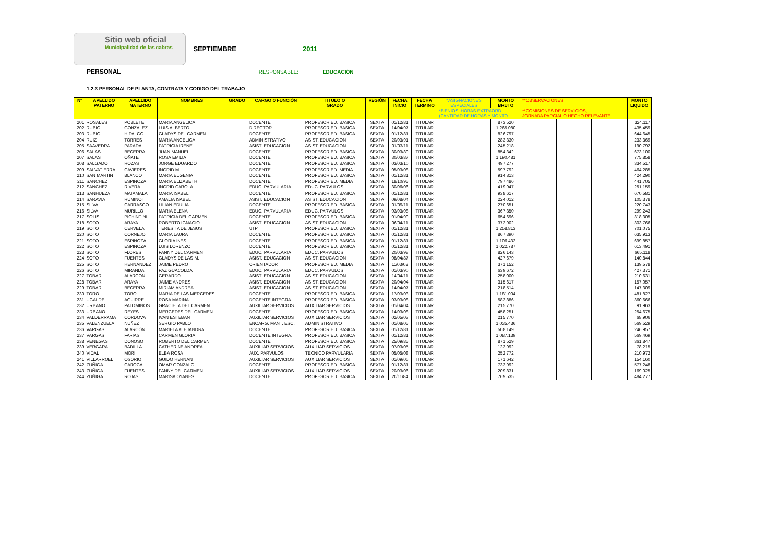Sitio web oficial Municipalidad de las cabras
SEPTIEMBRE 2011
PERSONAL RESPONSABLE: EDUCACIÓN
1.2.3 PERSONAL DE PLANTA, CONTRATA Y CODIGO DEL TRABAJO
| Nº | APELLIDO PATERNO | APELLIDO MATERNO | NOMBRES | GRADO | CARGO O FUNCIÓN | TITULO O GRADO | REGIÓN | FECHA INICIO | FECHA TERMINO | *ASIGNACIONES ESPECIALES | MONTO BRUTO | **OBSERVACIONES | | | MONTO LIQUIDO |
| --- | --- | --- | --- | --- | --- | --- | --- | --- | --- | --- | --- | --- | --- | --- | --- |
| | | | | | | | | | | *BIENIOS, HORAS EXTRAORD (CANTIDAD DE HORAS Y MONTO | | **COMISIONES DE SERVICIOS, JORNADA PARCIAL O HECHO RELEVANTE | | | |
| 201 | ROSALES | POBLETE | MARIA ANGELICA | | DOCENTE | PROFESOR ED. BASICA | SEXTA | 01/12/81 | TITULAR | | 873.520 | | | | 324.117 |
| 202 | RUBIO | GONZALEZ | LUIS ALBERTO | | DIRECTOR | PROFESOR ED. BASICA | SEXTA | 14/04/97 | TITULAR | | 1.265.080 | | | | 435.459 |
| 203 | RUBIO | HIDALGO | GLADYS DEL CARMEN | | DOCENTE | PROFESOR ED. BASICA | SEXTA | 01/12/81 | TITULAR | | 826.797 | | | | 644.645 |
| 204 | RUIZ | TORRES | MARIA ANGELICA | | ADMINISTRATIVO | ASIST. EDUCACION | SEXTA | 20/03/91 | TITULAR | | 283.330 | | | | 233.369 |
| 205 | SAAVEDRA | PARADA | PATRICIA IRENE | | ASIST. EDUCACION | ASIST. EDUCACION | SEXTA | 01/03/11 | TITULAR | | 245.218 | | | | 190.792 |
| 206 | SALAS | BECERRA | JUAN MANUEL | | DOCENTE | PROFESOR ED. BASICA | SEXTA | 30/03/89 | TITULAR | | 854.342 | | | | 673.100 |
| 207 | SALAS | OÑATE | ROSA EMILIA | | DOCENTE | PROFESOR ED. BASICA | SEXTA | 30/03/87 | TITULAR | | 1.190.481 | | | | 775.858 |
| 208 | SALGADO | ROZAS | JORGE EDUARDO | | DOCENTE | PROFESOR ED. BASICA | SEXTA | 03/03/10 | TITULAR | | 497.277 | | | | 334.517 |
| 209 | SALVATIERRA | CAVIERES | INGRID M. | | DOCENTE | PROFESOR ED. MEDIA | SEXTA | 05/03/08 | TITULAR | | 597.792 | | | | 464.285 |
| 210 | SAN MARTIN | BLANCO | MARIA EUGENIA | | DOCENTE | PROFESOR ED. BASICA | SEXTA | 01/12/81 | TITULAR | | 914.813 | | | | 424.290 |
| 211 | SANCHEZ | ESPINOZA | MARIA ELIZABETH | | DOCENTE | PROFESOR ED. MEDIA | SEXTA | 18/10/95 | TITULAR | | 797.486 | | | | 441.705 |
| 212 | SANCHEZ | RIVERA | INGRID CAROLA | | EDUC. PARVULARIA | EDUC. PARVULOS | SEXTA | 30/06/06 | TITULAR | | 419.947 | | | | 251.159 |
| 213 | SANHUEZA | MATAMALA | MARIA ISABEL | | DOCENTE | PROFESOR ED. BASICA | SEXTA | 01/12/81 | TITULAR | | 938.617 | | | | 670.581 |
| 214 | SARAVIA | RUMINOT | AMALIA ISABEL | | ASIST. EDUCACION | ASIST. EDUCACION | SEXTA | 09/08/04 | TITULAR | | 224.012 | | | | 105.378 |
| 215 | SILVA | CARRASCO | LILIAN EDULIA | | DOCENTE | PROFESOR ED. BASICA | SEXTA | 01/09/11 | TITULAR | | 270.651 | | | | 220.743 |
| 216 | SILVA | MURILLO | MARIA ELENA | | EDUC. PARVULARIA | EDUC. PARVULOS | SEXTA | 03/03/08 | TITULAR | | 367.350 | | | | 299.243 |
| 217 | SOLIS | PICHINTINI | PATRICIA DEL CARMEN | | DOCENTE | PROFESOR ED. BASICA | SEXTA | 01/04/99 | TITULAR | | 654.696 | | | | 318.305 |
| 218 | SOTO | ARAYA | ROBERTO IGNACIO | | ASIST. EDUCACION | ASIST. EDUCACION | SEXTA | 06/04/11 | TITULAR | | 372.902 | | | | 303.766 |
| 219 | SOTO | CERVELA | TERESITA DE JESUS | | UTP | PROFESOR ED. BASICA | SEXTA | 01/12/81 | TITULAR | | 1.258.813 | | | | 701.075 |
| 220 | SOTO | CORNEJO | MARIA LAURA | | DOCENTE | PROFESOR ED. BASICA | SEXTA | 01/12/81 | TITULAR | | 867.390 | | | | 635.913 |
| 221 | SOTO | ESPINOZA | GLORIA INES | | DOCENTE | PROFESOR ED. BASICA | SEXTA | 01/12/81 | TITULAR | | 1.106.432 | | | | 699.857 |
| 222 | SOTO | ESPINOZA | LUIS LORENZO | | DOCENTE | PROFESOR ED. BASICA | SEXTA | 01/12/81 | TITULAR | | 1.022.787 | | | | 613.491 |
| 223 | SOTO | FLORES | FANNY DEL CARMEN | | EDUC. PARVULARIA | EDUC. PARVULOS | SEXTA | 20/03/98 | TITULAR | | 826.143 | | | | 665.118 |
| 224 | SOTO | FUENTES | GLADYS DE LAS M. | | ASIST. EDUCACION | ASIST. EDUCACION | SEXTA | 08/04/87 | TITULAR | | 427.679 | | | | 140.844 |
| 225 | SOTO | HERNANDEZ | JAIME PEDRO | | ORIENTADOR | PROFESOR ED. MEDIA | SEXTA | 11/03/02 | TITULAR | | 371.152 | | | | 139.578 |
| 226 | SOTO | MIRANDA | PAZ GUACOLDA | | EDUC. PARVULARIA | EDUC. PARVULOS | SEXTA | 01/03/90 | TITULAR | | 639.672 | | | | 427.371 |
| 227 | TOBAR | ALARCON | GERARDO | | ASIST. EDUCACION | ASIST. EDUCACION | SEXTA | 14/04/11 | TITULAR | | 258.000 | | | | 210.631 |
| 228 | TOBAR | ARAYA | JAIME ANDRES | | ASIST. EDUCACION | ASIST. EDUCACION | SEXTA | 20/04/04 | TITULAR | | 315.617 | | | | 157.057 |
| 229 | TOBAR | BECERRA | MIRIAM ANDREA | | ASIST. EDUCACION | ASIST. EDUCACION | SEXTA | 14/04/07 | TITULAR | | 218.514 | | | | 147.309 |
| 230 | TORO | TORO | MARIA DE LAS MERCEDES | | DOCENTE | PROFESOR ED. BASICA | SEXTA | 17/03/03 | TITULAR | | 1.181.004 | | | | 481.827 |
| 231 | UGALDE | AGUIRRE | ROSA MARINA | | DOCENTE INTEGRA. | PROFESOR ED. BASICA | SEXTA | 03/03/08 | TITULAR | | 583.886 | | | | 360.666 |
| 232 | URBANO | PALOMINOS | GRACIELA DEL CARMEN | | AUXILIAR SERVICIOS | AUXILIAR SERVICIOS | SEXTA | 01/04/04 | TITULAR | | 215.770 | | | | 91.963 |
| 233 | URBANO | REYES | MERCEDES DEL CARMEN | | DOCENTE | PROFESOR ED. BASICA | SEXTA | 14/03/08 | TITULAR | | 458.251 | | | | 254.675 |
| 234 | VALDERRAMA | CORDOVA | IVAN ESTEBAN | | AUXILIAR SERVICIOS | AUXILIAR SERVICIOS | SEXTA | 02/05/03 | TITULAR | | 215.770 | | | | 68.906 |
| 235 | VALENZUELA | NUÑEZ | SERGIO PABLO | | ENCARG. MANT. ESC. | ADMINISTRATIVO | SEXTA | 01/08/05 | TITULAR | | 1.035.436 | | | | 569.529 |
| 236 | VARGAS | ALARCÓN | MARIELA ALEJANDRA | | DOCENTE | PROFESOR ED. BASICA | SEXTA | 01/12/81 | TITULAR | | 508.149 | | | | 246.957 |
| 237 | VARGAS | FARIAS | CARMEN GLORIA | | DOCENTE INTEGRA. | PROFESOR ED. BASICA | SEXTA | 01/12/81 | TITULAR | | 1.087.139 | | | | 569.469 |
| 238 | VENEGAS | DONOSO | ROBERTO DEL CARMEN | | DOCENTE | PROFESOR ED. BASICA | SEXTA | 25/09/85 | TITULAR | | 871.529 | | | | 361.847 |
| 239 | VERGARA | BADILLA | CATHERINE ANDREA | | AUXILIAR SERVICIOS | AUXILIAR SERVICIOS | SEXTA | 07/03/05 | TITULAR | | 123.992 | | | | 78.215 |
| 240 | VIDAL | MORI | ELBA ROSA | | AUX. PARVULOS | TECNICO PARVULARIA | SEXTA | 05/05/08 | TITULAR | | 252.772 | | | | 210.972 |
| 241 | VILLARROEL | OSORIO | GUIDO HERNAN | | AUXILIAR SERVICIOS | AUXILIAR SERVICIOS | SEXTA | 01/09/06 | TITULAR | | 171.642 | | | | 154.160 |
| 242 | ZUÑIGA | CAROCA | OMAR GONZALO | | DOCENTE | PROFESOR ED. BASICA | SEXTA | 01/12/81 | TITULAR | | 733.992 | | | | 577.248 |
| 243 | ZUÑIGA | FUENTES | FANNY DEL CARMEN | | AUXILIAR SERVICIOS | AUXILIAR SERVICIOS | SEXTA | 20/03/06 | TITULAR | | 209.831 | | | | 169.025 |
| 244 | ZUÑIGA | ROJAS | MARISA OYANES | | DOCENTE | PROFESOR ED. BASICA | SEXTA | 20/11/84 | TITULAR | | 769.535 | | | | 484.277 |